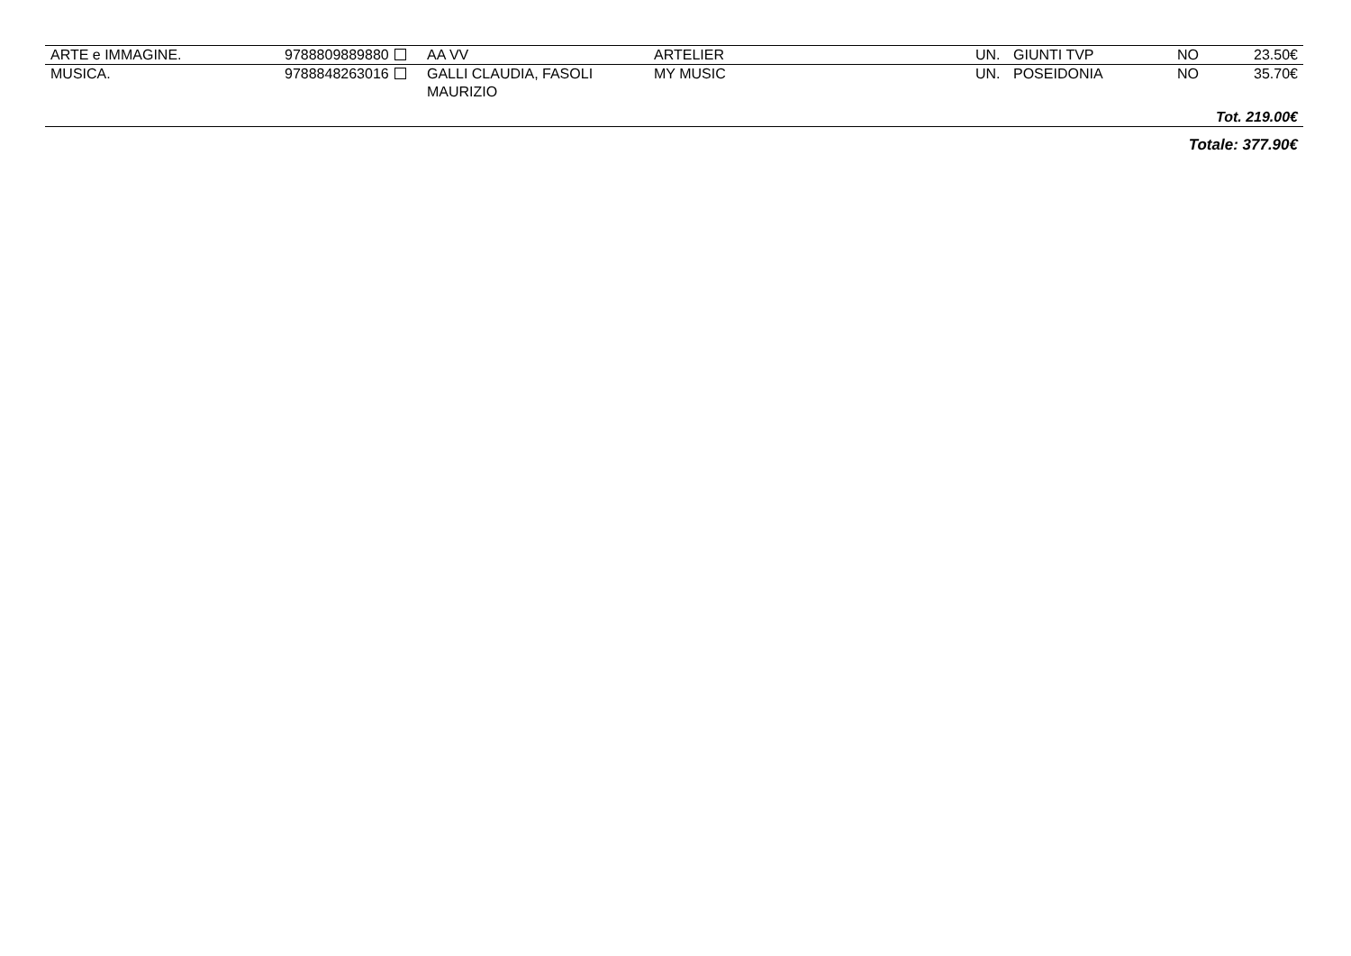| ARTE e IMMAGINE. | 9788809889880 | AA VV | ARTELIER | UN. | GIUNTI TVP | NO | 23.50€ |
| MUSICA. | 9788848263016 | GALLI CLAUDIA, FASOLI MAURIZIO | MY MUSIC | UN. | POSEIDONIA | NO | 35.70€ |
| Tot. 219.00€ | | | | | | | |
| Totale: 377.90€ | | | | | | | |